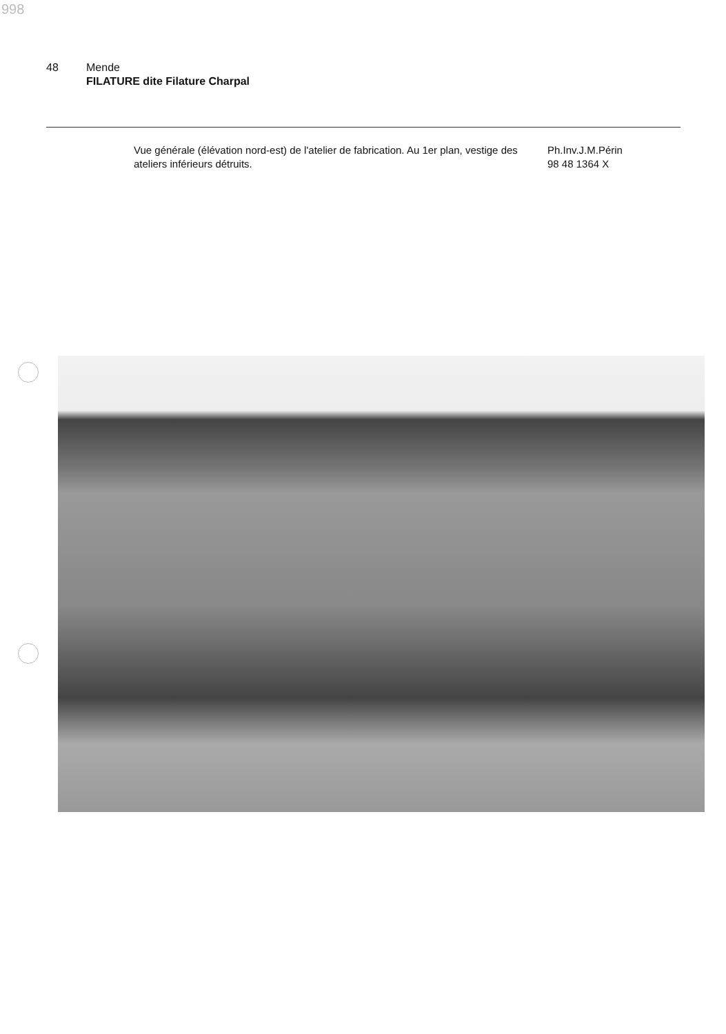998
48 Mende
FILATURE dite Filature Charpal
Vue générale (élévation nord-est) de l'atelier de fabrication. Au 1er plan, vestige des ateliers inférieurs détruits.
Ph.Inv.J.M.Périn
98 48 1364 X